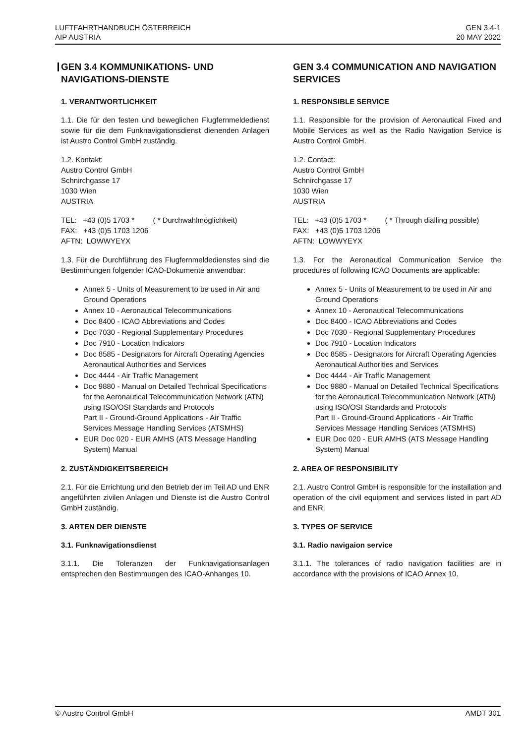LUFTFAHRTHANDBUCH ÖSTERREICH
AIP AUSTRIA
GEN 3.4-1
20 MAY 2022
GEN 3.4 KOMMUNIKATIONS- UND NAVIGATIONS-DIENSTE
1. VERANTWORTLICHKEIT
1.1. Die für den festen und beweglichen Flugfernmeldedienst sowie für die dem Funknavigationsdienst dienenden Anlagen ist Austro Control GmbH zuständig.
1.2. Kontakt:
Austro Control GmbH
Schnirchgasse 17
1030 Wien
AUSTRIA
TEL: +43 (0)5 1703 * ( * Durchwahlmöglichkeit)
FAX: +43 (0)5 1703 1206
AFTN: LOWWYEYX
1.3. Für die Durchführung des Flugfernmeldedienstes sind die Bestimmungen folgender ICAO-Dokumente anwendbar:
Annex 5 - Units of Measurement to be used in Air and Ground Operations
Annex 10 - Aeronautical Telecommunications
Doc 8400 - ICAO Abbreviations and Codes
Doc 7030 - Regional Supplementary Procedures
Doc 7910 - Location Indicators
Doc 8585 - Designators for Aircraft Operating Agencies Aeronautical Authorities and Services
Doc 4444 - Air Traffic Management
Doc 9880 - Manual on Detailed Technical Specifications for the Aeronautical Telecommunication Network (ATN) using ISO/OSI Standards and Protocols
Part II - Ground-Ground Applications - Air Traffic Services Message Handling Services (ATSMHS)
EUR Doc 020 - EUR AMHS (ATS Message Handling System) Manual
2. ZUSTÄNDIGKEITSBEREICH
2.1. Für die Errichtung und den Betrieb der im Teil AD und ENR angeführten zivilen Anlagen und Dienste ist die Austro Control GmbH zuständig.
3. ARTEN DER DIENSTE
3.1. Funknavigationsdienst
3.1.1. Die Toleranzen der Funknavigationsanlagen entsprechen den Bestimmungen des ICAO-Anhanges 10.
GEN 3.4 COMMUNICATION AND NAVIGATION SERVICES
1. RESPONSIBLE SERVICE
1.1. Responsible for the provision of Aeronautical Fixed and Mobile Services as well as the Radio Navigation Service is Austro Control GmbH.
1.2. Contact:
Austro Control GmbH
Schnirchgasse 17
1030 Wien
AUSTRIA
TEL: +43 (0)5 1703 * ( * Through dialling possible)
FAX: +43 (0)5 1703 1206
AFTN: LOWWYEYX
1.3. For the Aeronautical Communication Service the procedures of following ICAO Documents are applicable:
Annex 5 - Units of Measurement to be used in Air and Ground Operations
Annex 10 - Aeronautical Telecommunications
Doc 8400 - ICAO Abbreviations and Codes
Doc 7030 - Regional Supplementary Procedures
Doc 7910 - Location Indicators
Doc 8585 - Designators for Aircraft Operating Agencies Aeronautical Authorities and Services
Doc 4444 - Air Traffic Management
Doc 9880 - Manual on Detailed Technical Specifications for the Aeronautical Telecommunication Network (ATN) using ISO/OSI Standards and Protocols
Part II - Ground-Ground Applications - Air Traffic Services Message Handling Services (ATSMHS)
EUR Doc 020 - EUR AMHS (ATS Message Handling System) Manual
2. AREA OF RESPONSIBILITY
2.1. Austro Control GmbH is responsible for the installation and operation of the civil equipment and services listed in part AD and ENR.
3. TYPES OF SERVICE
3.1. Radio navigaion service
3.1.1. The tolerances of radio navigation facilities are in accordance with the provisions of ICAO Annex 10.
© Austro Control GmbH AMDT 301